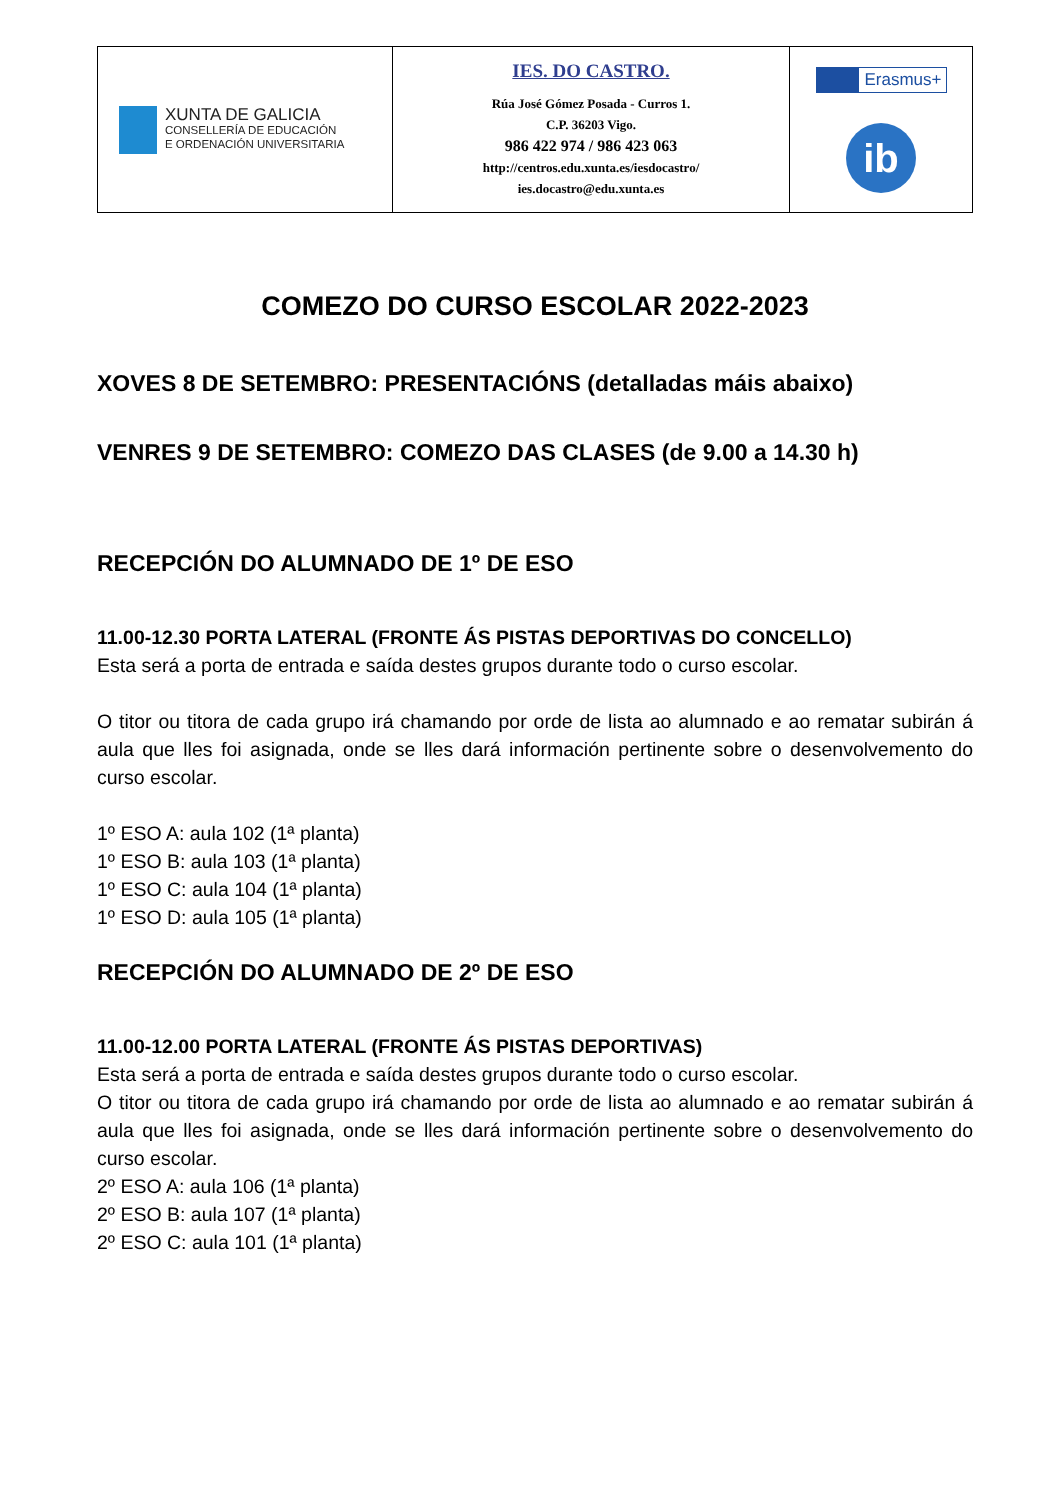| XUNTA DE GALICIA CONSELLERÍA DE EDUCACIÓN E ORDENACIÓN UNIVERSITARIA | IES. DO CASTRO. Rúa José Gómez Posada - Curros 1. C.P. 36203 Vigo. 986 422 974 / 986 423 063 http://centros.edu.xunta.es/iesdocastro/ ies.docastro@edu.xunta.es | Erasmus+ ib |
COMEZO DO CURSO ESCOLAR 2022-2023
XOVES 8 DE SETEMBRO: PRESENTACIÓNS (detalladas máis abaixo)
VENRES 9 DE SETEMBRO: COMEZO DAS CLASES (de 9.00 a 14.30 h)
RECEPCIÓN DO ALUMNADO DE 1º DE ESO
11.00-12.30 PORTA LATERAL (FRONTE ÁS PISTAS DEPORTIVAS DO CONCELLO)
Esta será a porta de entrada e saída destes grupos durante todo o curso escolar.
O titor ou titora de cada grupo irá chamando por orde de lista ao alumnado e ao rematar subirán á aula que lles foi asignada, onde se lles dará información pertinente sobre o desenvolvemento do curso escolar.
1º ESO A: aula 102 (1ª planta)
1º ESO B: aula 103 (1ª planta)
1º ESO C: aula 104 (1ª planta)
1º ESO D: aula 105 (1ª planta)
RECEPCIÓN DO ALUMNADO DE 2º DE ESO
11.00-12.00 PORTA LATERAL (FRONTE ÁS PISTAS DEPORTIVAS)
Esta será a porta de entrada e saída destes grupos durante todo o curso escolar.
O titor ou titora de cada grupo irá chamando por orde de lista ao alumnado e ao rematar subirán á aula que lles foi asignada, onde se lles dará información pertinente sobre o desenvolvemento do curso escolar.
2º ESO A: aula 106 (1ª planta)
2º ESO B: aula 107 (1ª planta)
2º ESO C: aula 101 (1ª planta)